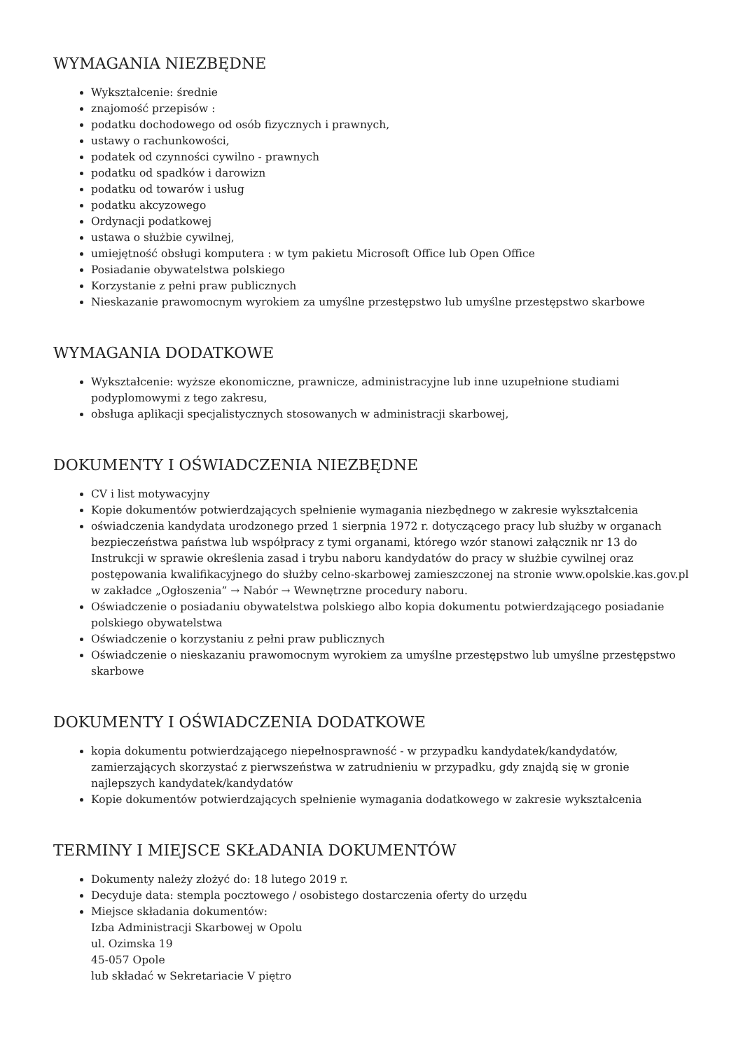WYMAGANIA NIEZBĘDNE
Wykształcenie: średnie
znajomość przepisów :
podatku dochodowego od osób fizycznych i prawnych,
ustawy o rachunkowości,
podatek od czynności cywilno - prawnych
podatku od spadków i darowizn
podatku od towarów i usług
podatku akcyzowego
Ordynacji podatkowej
ustawa o służbie cywilnej,
umiejętność obsługi komputera : w tym pakietu Microsoft Office lub Open Office
Posiadanie obywatelstwa polskiego
Korzystanie z pełni praw publicznych
Nieskazanie prawomocnym wyrokiem za umyślne przestępstwo lub umyślne przestępstwo skarbowe
WYMAGANIA DODATKOWE
Wykształcenie: wyższe ekonomiczne, prawnicze, administracyjne lub inne uzupełnione studiami podyplomowymi z tego zakresu,
obsługa aplikacji specjalistycznych stosowanych w administracji skarbowej,
DOKUMENTY I OŚWIADCZENIA NIEZBĘDNE
CV i list motywacyjny
Kopie dokumentów potwierdzających spełnienie wymagania niezbędnego w zakresie wykształcenia
oświadczenia kandydata urodzonego przed 1 sierpnia 1972 r. dotyczącego pracy lub służby w organach bezpieczeństwa państwa lub współpracy z tymi organami, którego wzór stanowi załącznik nr 13 do Instrukcji w sprawie określenia zasad i trybu naboru kandydatów do pracy w służbie cywilnej oraz postępowania kwalifikacyjnego do służby celno-skarbowej zamieszczonej na stronie www.opolskie.kas.gov.pl w zakładce „Ogłoszenia” → Nabór → Wewnętrzne procedury naboru.
Oświadczenie o posiadaniu obywatelstwa polskiego albo kopia dokumentu potwierdzającego posiadanie polskiego obywatelstwa
Oświadczenie o korzystaniu z pełni praw publicznych
Oświadczenie o nieskazaniu prawomocnym wyrokiem za umyślne przestępstwo lub umyślne przestępstwo skarbowe
DOKUMENTY I OŚWIADCZENIA DODATKOWE
kopia dokumentu potwierdzającego niepełnosprawność - w przypadku kandydatek/kandydatów, zamierzających skorzystać z pierwszeństwa w zatrudnieniu w przypadku, gdy znajdą się w gronie najlepszych kandydatek/kandydatów
Kopie dokumentów potwierdzających spełnienie wymagania dodatkowego w zakresie wykształcenia
TERMINY I MIEJSCE SKŁADANIA DOKUMENTÓW
Dokumenty należy złożyć do: 18 lutego 2019 r.
Decyduje data: stempla pocztowego / osobistego dostarczenia oferty do urzędu
Miejsce składania dokumentów:
Izba Administracji Skarbowej w Opolu
ul. Ozimska 19
45-057 Opole
lub składać w Sekretariacie V piętro